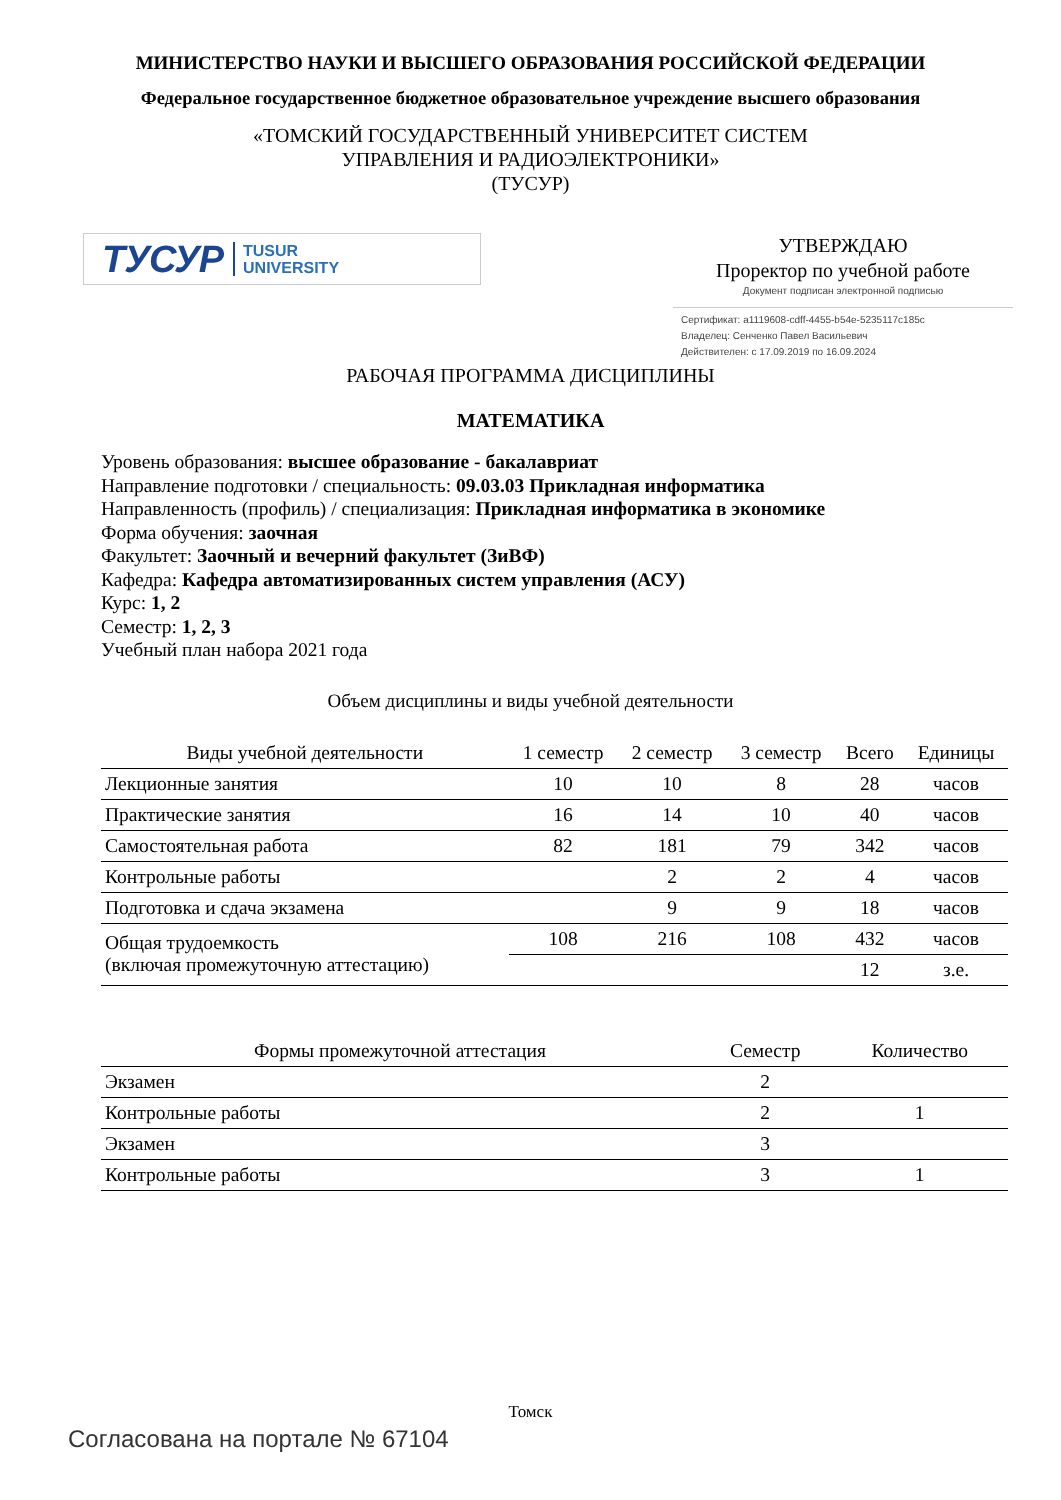МИНИСТЕРСТВО НАУКИ И ВЫСШЕГО ОБРАЗОВАНИЯ РОССИЙСКОЙ ФЕДЕРАЦИИ
Федеральное государственное бюджетное образовательное учреждение высшего образования
«ТОМСКИЙ ГОСУДАРСТВЕННЫЙ УНИВЕРСИТЕТ СИСТЕМ
УПРАВЛЕНИЯ И РАДИОЭЛЕКТРОНИКИ»
(ТУСУР)
ТУСУР TUSUR
UNIVERSITY
УТВЕРЖДАЮ
Проректор по учебной работе
Документ подписан электронной подписью
Сертификат: a1119608-cdff-4455-b54e-5235117c185c
Владелец: Сенченко Павел Васильевич
Действителен: с 17.09.2019 по 16.09.2024
РАБОЧАЯ ПРОГРАММА ДИСЦИПЛИНЫ
МАТЕМАТИКА
Уровень образования: высшее образование - бакалавриат
Направление подготовки / специальность: 09.03.03 Прикладная информатика
Направленность (профиль) / специализация: Прикладная информатика в экономике
Форма обучения: заочная
Факультет: Заочный и вечерний факультет (ЗиВФ)
Кафедра: Кафедра автоматизированных систем управления (АСУ)
Курс: 1, 2
Семестр: 1, 2, 3
Учебный план набора 2021 года
Объем дисциплины и виды учебной деятельности
| Виды учебной деятельности | 1 семестр | 2 семестр | 3 семестр | Всего | Единицы |
| --- | --- | --- | --- | --- | --- |
| Лекционные занятия | 10 | 10 | 8 | 28 | часов |
| Практические занятия | 16 | 14 | 10 | 40 | часов |
| Самостоятельная работа | 82 | 181 | 79 | 342 | часов |
| Контрольные работы | | 2 | 2 | 4 | часов |
| Подготовка и сдача экзамена | | 9 | 9 | 18 | часов |
| Общая трудоемкость (включая промежуточную аттестацию) | 108 | 216 | 108 | 432 | часов |
| | | | | 12 | з.е. |
| Формы промежуточной аттестация | Семестр | Количество |
| --- | --- | --- |
| Экзамен | 2 | |
| Контрольные работы | 2 | 1 |
| Экзамен | 3 | |
| Контрольные работы | 3 | 1 |
Томск
Согласована на портале № 67104